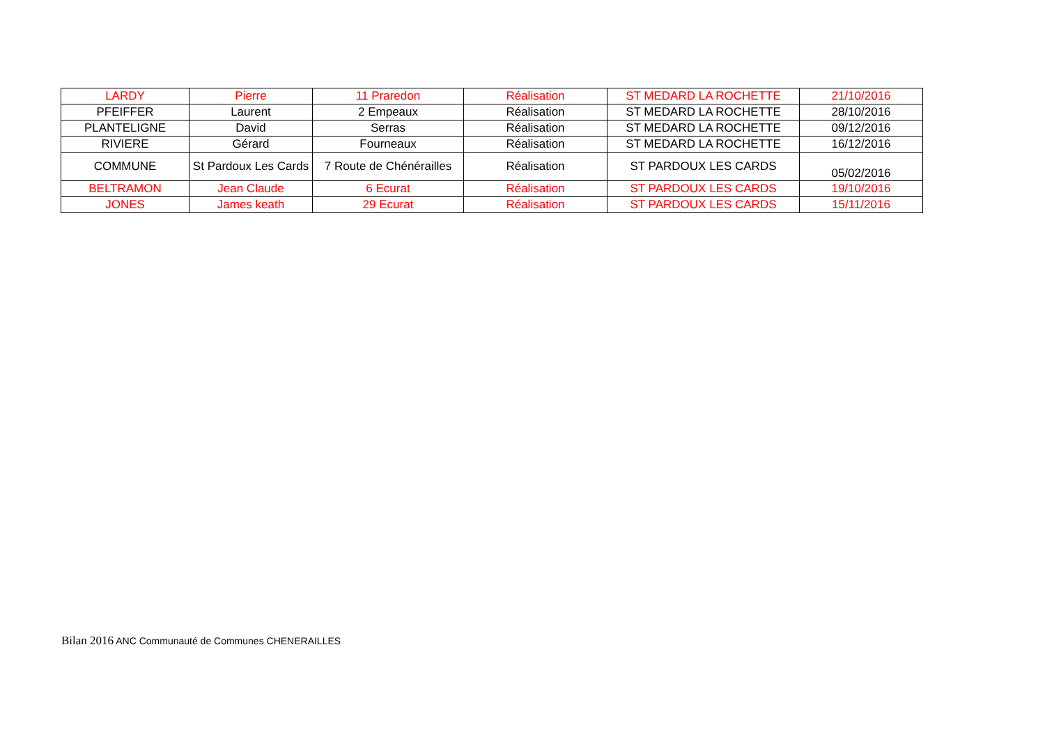| LARDY | Pierre | 11 Praredon | Réalisation | ST MEDARD LA ROCHETTE | 21/10/2016 |
| PFEIFFER | Laurent | 2 Empeaux | Réalisation | ST MEDARD LA ROCHETTE | 28/10/2016 |
| PLANTELIGNE | David | Serras | Réalisation | ST MEDARD LA ROCHETTE | 09/12/2016 |
| RIVIERE | Gérard | Fourneaux | Réalisation | ST MEDARD LA ROCHETTE | 16/12/2016 |
| COMMUNE | St Pardoux Les Cards | 7 Route de Chénérailles | Réalisation | ST PARDOUX LES CARDS | 05/02/2016 |
| BELTRAMON | Jean Claude | 6 Ecurat | Réalisation | ST PARDOUX LES CARDS | 19/10/2016 |
| JONES | James keath | 29 Ecurat | Réalisation | ST PARDOUX LES CARDS | 15/11/2016 |
Bilan 2016 ANC Communauté de Communes CHENERAILLES